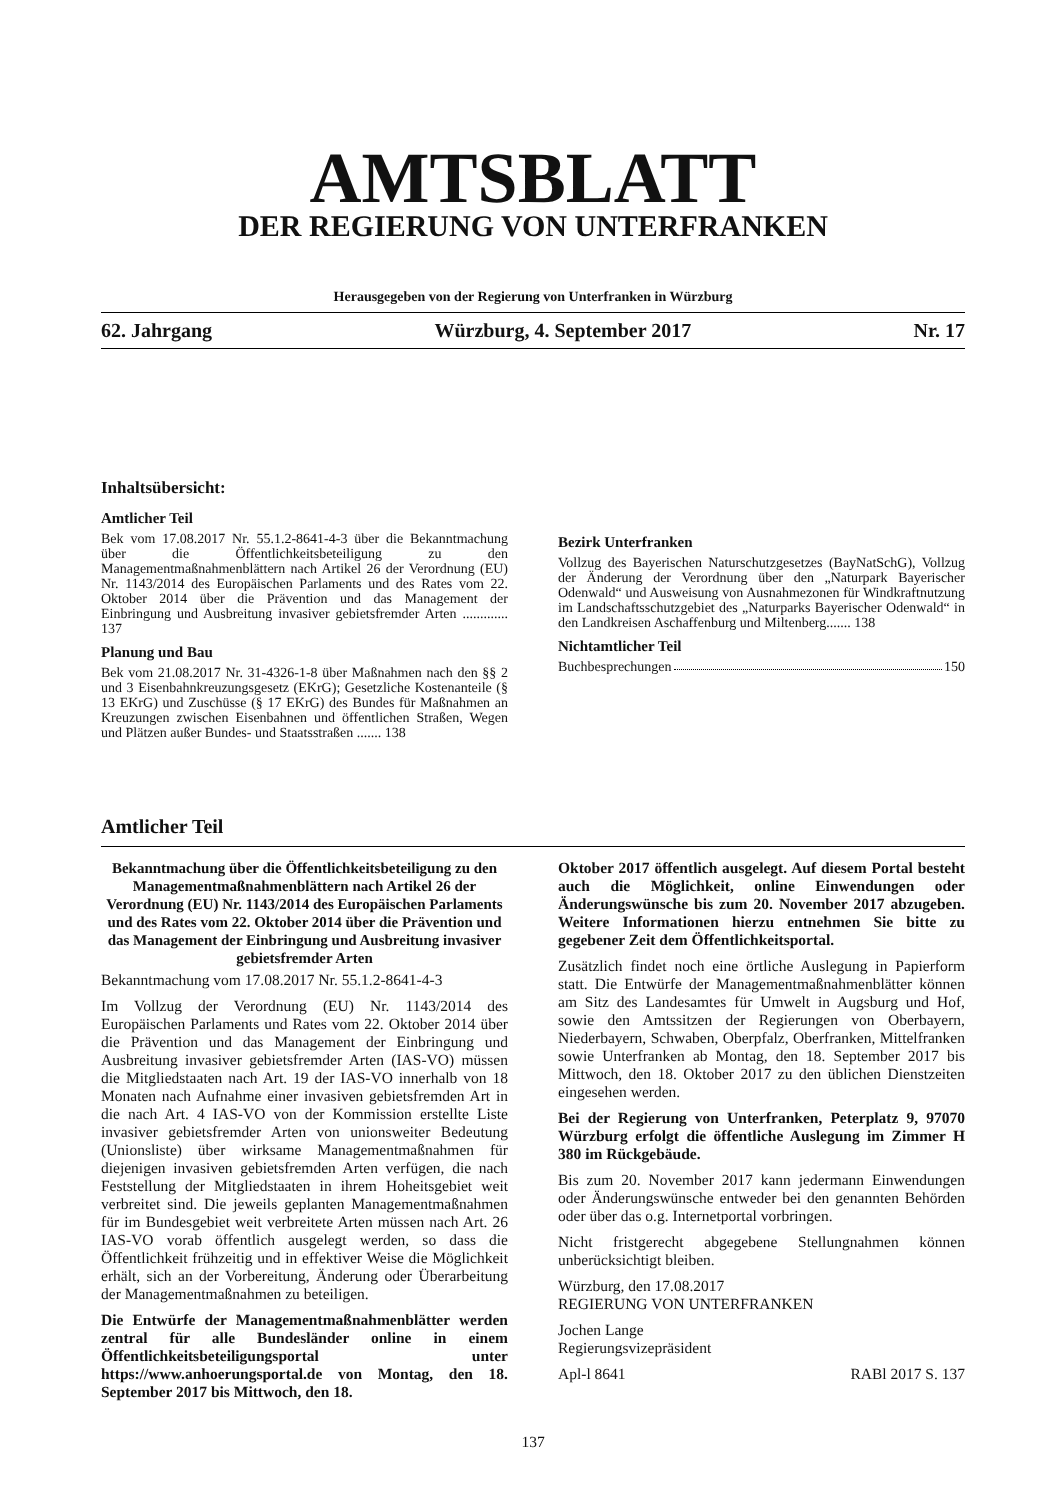AMTSBLATT
DER REGIERUNG VON UNTERFRANKEN
Herausgegeben von der Regierung von Unterfranken in Würzburg
62. Jahrgang Würzburg, 4. September 2017 Nr. 17
Inhaltsübersicht:
Amtlicher Teil
Bek vom 17.08.2017 Nr. 55.1.2-8641-4-3 über die Bekanntmachung über die Öffentlichkeitsbeteiligung zu den Managementmaßnahmenblättern nach Artikel 26 der Verordnung (EU) Nr. 1143/2014 des Europäischen Parlaments und des Rates vom 22. Oktober 2014 über die Prävention und das Management der Einbringung und Ausbreitung invasiver gebietsfremder Arten ............. 137
Planung und Bau
Bek vom 21.08.2017 Nr. 31-4326-1-8 über Maßnahmen nach den §§ 2 und 3 Eisenbahnkreuzungsgesetz (EKrG); Gesetzliche Kostenanteile (§ 13 EKrG) und Zuschüsse (§ 17 EKrG) des Bundes für Maßnahmen an Kreuzungen zwischen Eisenbahnen und öffentlichen Straßen, Wegen und Plätzen außer Bundes- und Staatsstraßen ....... 138
Bezirk Unterfranken
Vollzug des Bayerischen Naturschutzgesetzes (BayNatSchG), Vollzug der Änderung der Verordnung über den „Naturpark Bayerischer Odenwald“ und Ausweisung von Ausnahmezonen für Windkraftnutzung im Landschaftsschutzgebiet des „Naturparks Bayerischer Odenwald“ in den Landkreisen Aschaffenburg und Miltenberg....... 138
Nichtamtlicher Teil
Buchbesprechungen 150
Amtlicher Teil
Bekanntmachung über die Öffentlichkeitsbeteiligung zu den Managementmaßnahmenblättern nach Artikel 26 der Verordnung (EU) Nr. 1143/2014 des Europäischen Parlaments und des Rates vom 22. Oktober 2014 über die Prävention und das Management der Einbringung und Ausbreitung invasiver gebietsfremder Arten
Bekanntmachung vom 17.08.2017 Nr. 55.1.2-8641-4-3
Im Vollzug der Verordnung (EU) Nr. 1143/2014 des Europäischen Parlaments und Rates vom 22. Oktober 2014 über die Prävention und das Management der Einbringung und Ausbreitung invasiver gebietsfremder Arten (IAS-VO) müssen die Mitgliedstaaten nach Art. 19 der IAS-VO innerhalb von 18 Monaten nach Aufnahme einer invasiven gebietsfremden Art in die nach Art. 4 IAS-VO von der Kommission erstellte Liste invasiver gebietsfremder Arten von unionsweiter Bedeutung (Unionsliste) über wirksame Managementmaßnahmen für diejenigen invasiven gebietsfremden Arten verfügen, die nach Feststellung der Mitgliedstaaten in ihrem Hoheitsgebiet weit verbreitet sind. Die jeweils geplanten Managementmaßnahmen für im Bundesgebiet weit verbreitete Arten müssen nach Art. 26 IAS-VO vorab öffentlich ausgelegt werden, so dass die Öffentlichkeit frühzeitig und in effektiver Weise die Möglichkeit erhält, sich an der Vorbereitung, Änderung oder Überarbeitung der Managementmaßnahmen zu beteiligen.
Die Entwürfe der Managementmaßnahmenblätter werden zentral für alle Bundesländer online in einem Öffentlichkeitsbeteiligungsportal unter https://www.anhoerungsportal.de von Montag, den 18. September 2017 bis Mittwoch, den 18.
Oktober 2017 öffentlich ausgelegt. Auf diesem Portal besteht auch die Möglichkeit, online Einwendungen oder Änderungswünsche bis zum 20. November 2017 abzugeben. Weitere Informationen hierzu entnehmen Sie bitte zu gegebener Zeit dem Öffentlichkeitsportal.
Zusätzlich findet noch eine örtliche Auslegung in Papierform statt. Die Entwürfe der Managementmaßnahmenblätter können am Sitz des Landesamtes für Umwelt in Augsburg und Hof, sowie den Amtssitzen der Regierungen von Oberbayern, Niederbayern, Schwaben, Oberpfalz, Oberfranken, Mittelfranken sowie Unterfranken ab Montag, den 18. September 2017 bis Mittwoch, den 18. Oktober 2017 zu den üblichen Dienstzeiten eingesehen werden.
Bei der Regierung von Unterfranken, Peterplatz 9, 97070 Würzburg erfolgt die öffentliche Auslegung im Zimmer H 380 im Rückgebäude.
Bis zum 20. November 2017 kann jedermann Einwendungen oder Änderungswünsche entweder bei den genannten Behörden oder über das o.g. Internetportal vorbringen.
Nicht fristgerecht abgegebene Stellungnahmen können unberücksichtigt bleiben.
Würzburg, den 17.08.2017
REGIERUNG VON UNTERFRANKEN
Jochen Lange
Regierungsvizepräsident
Apl-l 8641 RABl 2017 S. 137
137